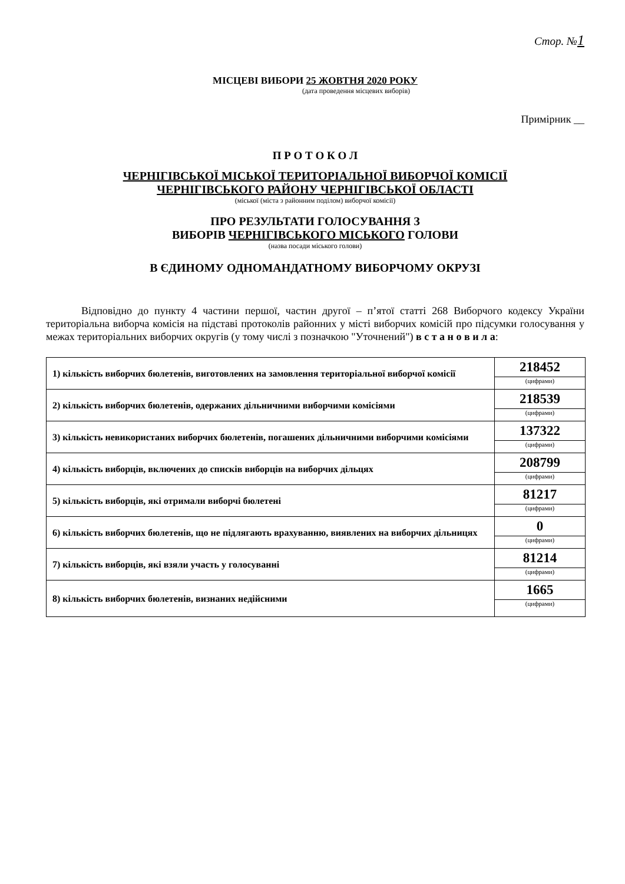Стор. №1
МІСЦЕВІ ВИБОРИ 25 ЖОВТНЯ 2020 РОКУ
(дата проведення місцевих виборів)
Примірник __
П Р О Т О К О Л
ЧЕРНІГІВСЬКОЇ МІСЬКОЇ ТЕРИТОРІАЛЬНОЇ ВИБОРЧОЇ КОМІСІЇ
ЧЕРНІГІВСЬКОГО РАЙОНУ ЧЕРНІГІВСЬКОЇ ОБЛАСТІ
(міської (міста з районним поділом) виборчої комісії)
ПРО РЕЗУЛЬТАТИ ГОЛОСУВАННЯ З
ВИБОРІВ ЧЕРНІГІВСЬКОГО МІСЬКОГО ГОЛОВИ
(назва посади міського голови)
В ЄДИНОМУ ОДНОМАНДАТНОМУ ВИБОРЧОМУ ОКРУЗІ
Відповідно до пункту 4 частини першої, частин другої – п’ятої статті 268 Виборчого кодексу України територіальна виборча комісія на підставі протоколів районних у місті виборчих комісій про підсумки голосування у межах територіальних виборчих округів (у тому числі з позначкою "Уточнений") в с т а н о в и л а:
| 1) кількість виборчих бюлетенів, виготовлених на замовлення територіальної виборчої комісії | 218452 |
| | (цифрами) |
| 2) кількість виборчих бюлетенів, одержаних дільничними виборчими комісіями | 218539 |
| | (цифрами) |
| 3) кількість невикористаних виборчих бюлетенів, погашених дільничними виборчими комісіями | 137322 |
| | (цифрами) |
| 4) кількість виборців, включених до списків виборців на виборчих дільцях | 208799 |
| | (цифрами) |
| 5) кількість виборців, які отримали виборчі бюлетені | 81217 |
| | (цифрами) |
| 6) кількість виборчих бюлетенів, що не підлягають врахуванню, виявлених на виборчих дільницях | 0 |
| | (цифрами) |
| 7) кількість виборців, які взяли участь у голосуванні | 81214 |
| | (цифрами) |
| 8) кількість виборчих бюлетенів, визнаних недійсними | 1665 |
| | (цифрами) |